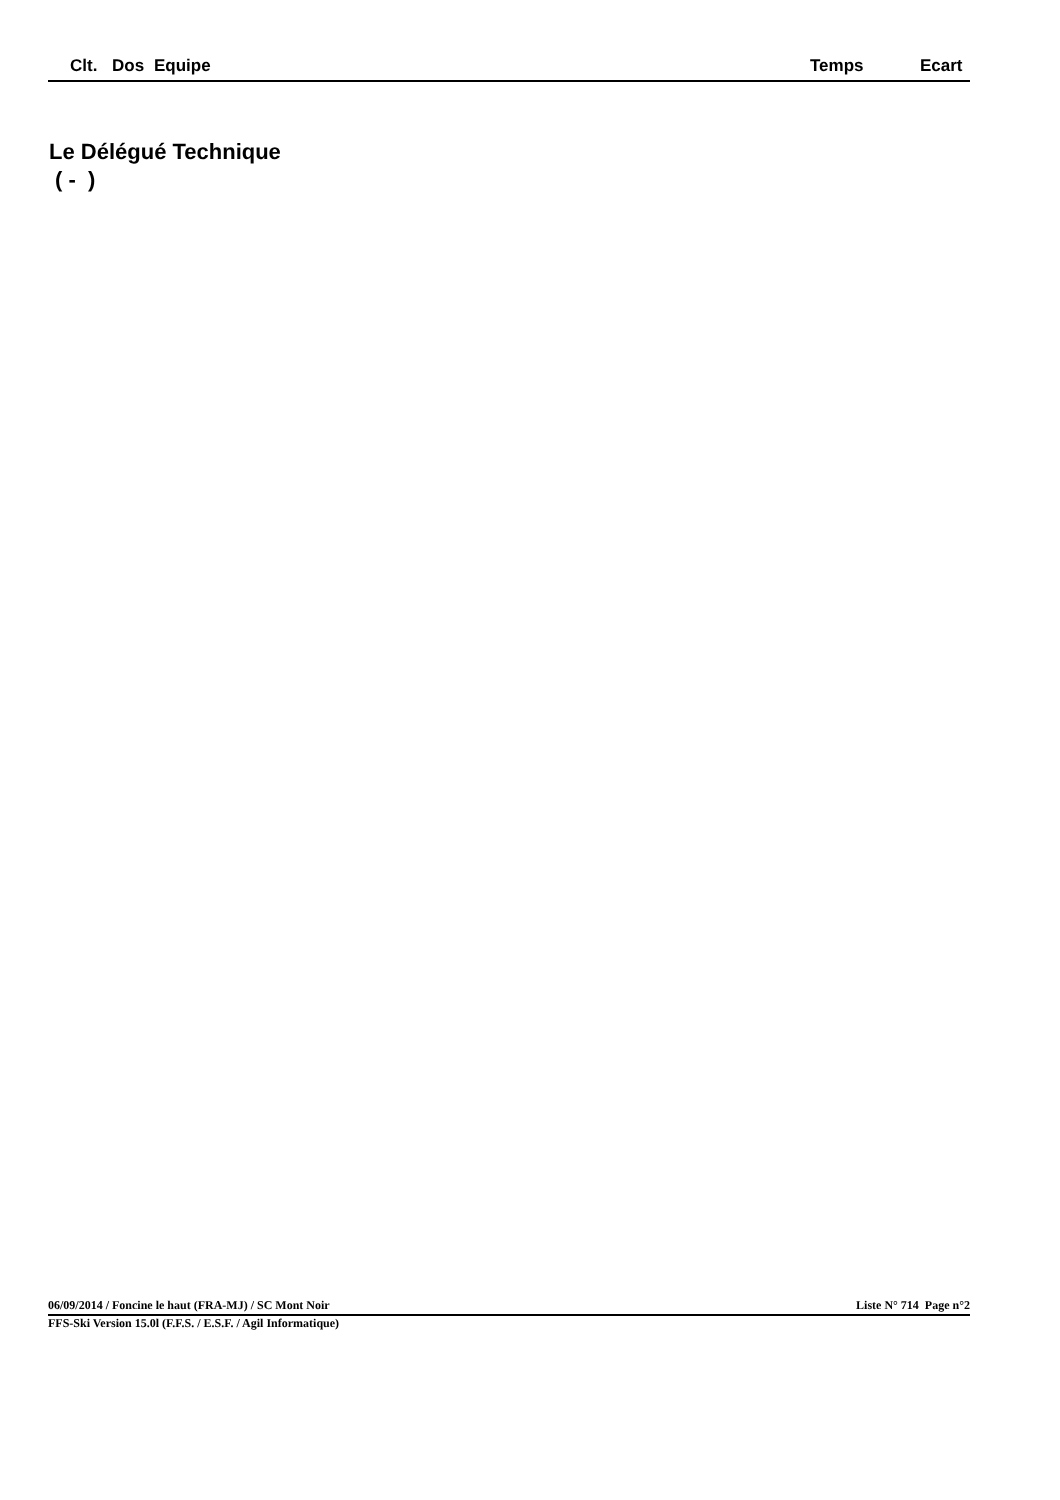| | Clt. | Dos | Equipe | Temps | Ecart |
| --- | --- | --- | --- | --- | --- |
Le Délégué Technique
( - )
06/09/2014 / Foncine le haut (FRA-MJ) / SC Mont Noir Liste N° 714 Page n°2
FFS-Ski Version 15.0l (F.F.S. / E.S.F. / Agil Informatique)